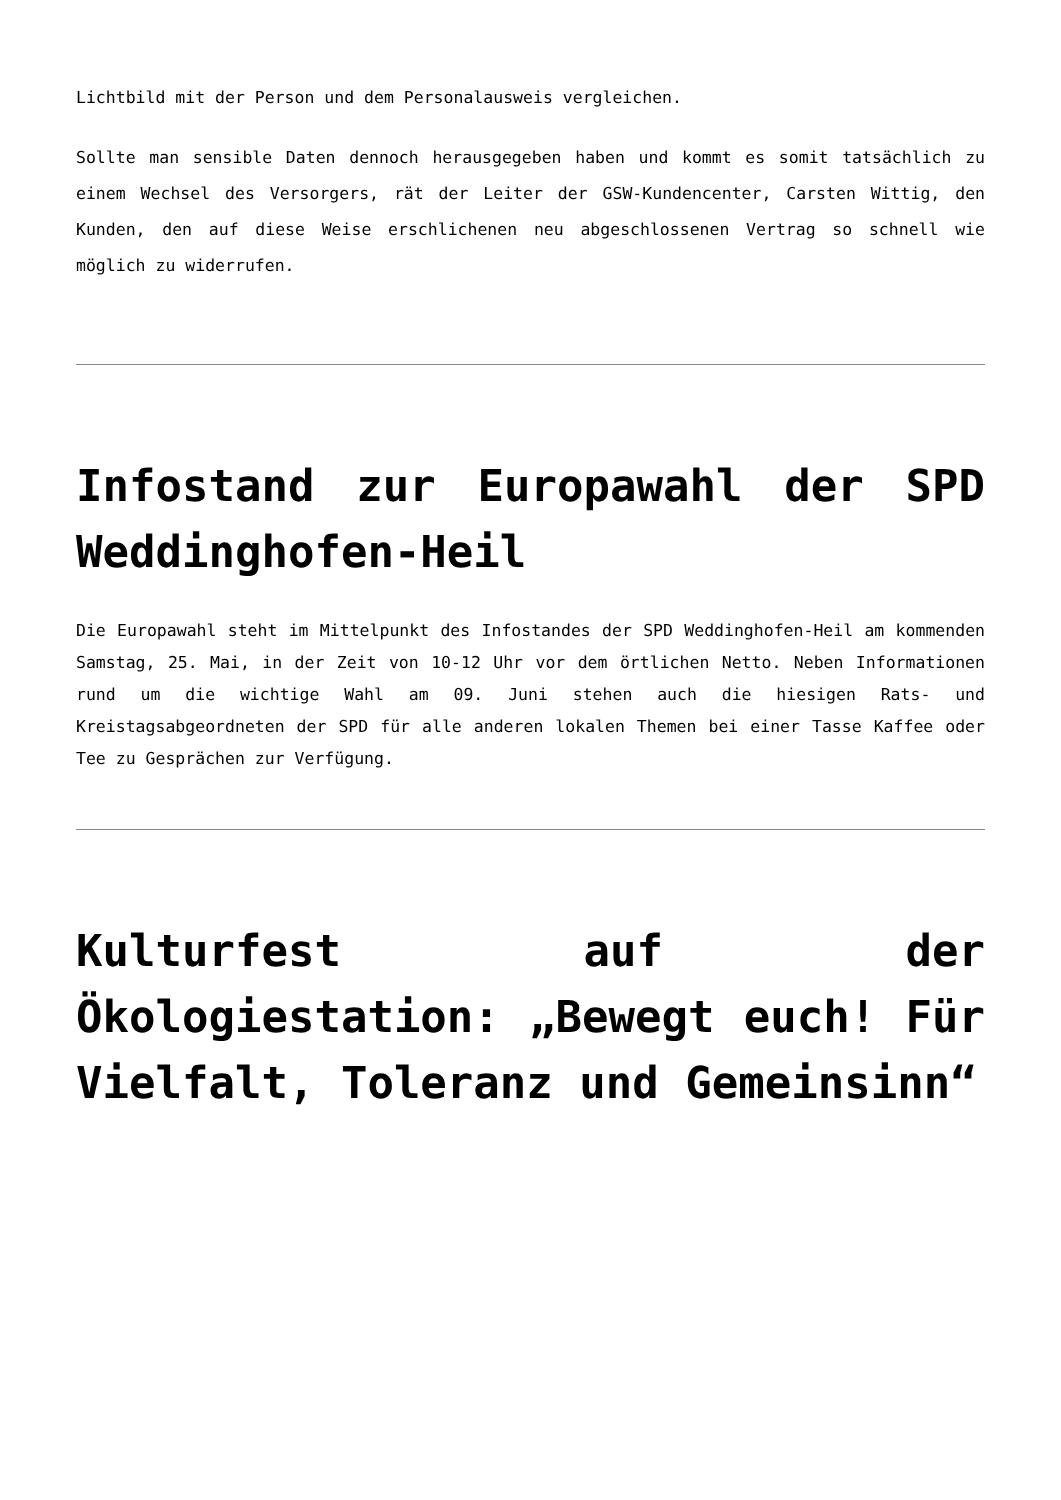Lichtbild mit der Person und dem Personalausweis vergleichen.
Sollte man sensible Daten dennoch herausgegeben haben und kommt es somit tatsächlich zu einem Wechsel des Versorgers, rät der Leiter der GSW-Kundencenter, Carsten Wittig, den Kunden, den auf diese Weise erschlichenen neu abgeschlossenen Vertrag so schnell wie möglich zu widerrufen.
Infostand zur Europawahl der SPD Weddinghofen-Heil
Die Europawahl steht im Mittelpunkt des Infostandes der SPD Weddinghofen-Heil am kommenden Samstag, 25. Mai, in der Zeit von 10-12 Uhr vor dem örtlichen Netto. Neben Informationen rund um die wichtige Wahl am 09. Juni stehen auch die hiesigen Rats- und Kreistagsabgeordneten der SPD für alle anderen lokalen Themen bei einer Tasse Kaffee oder Tee zu Gesprächen zur Verfügung.
Kulturfest auf der Ökologiestation: „Bewegt euch! Für Vielfalt, Toleranz und Gemeinsinn“